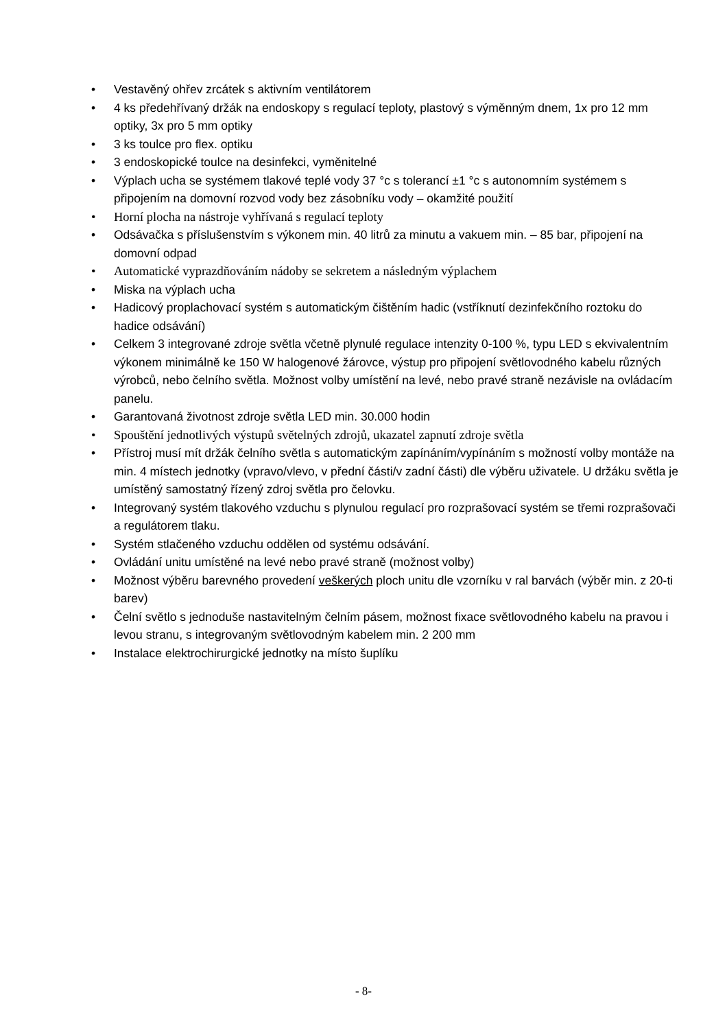• Vestavěný ohřev zrcátek s aktivním ventilátorem
• 4 ks předehřívaný držák na endoskopy s regulací teploty, plastový s výměnným dnem, 1x pro 12 mm optiky, 3x pro 5 mm optiky
• 3 ks toulce pro flex. optiku
• 3 endoskopické toulce na desinfekci, vyměnitelné
• Výplach ucha se systémem tlakové teplé vody 37 °c s tolerancí ±1 °c s autonomním systémem s připojením na domovní rozvod vody bez zásobníku vody – okamžité použití
• Horní plocha na nástroje vyhřívaná s regulací teploty
• Odsávačka s příslušenstvím s výkonem min. 40 litrů za minutu a vakuem min. – 85 bar, připojení na domovní odpad
• Automatické vyprazdňováním nádoby se sekretem a následným výplachem
• Miska na výplach ucha
• Hadicový proplachovací systém s automatickým čištěním hadic (vstříknutí dezinfekčního roztoku do hadice odsávání)
• Celkem 3 integrované zdroje světla včetně plynulé regulace intenzity 0-100 %, typu LED s ekvivalentním výkonem minimálně ke 150 W halogenové žárovce, výstup pro připojení světlovodného kabelu různých výrobců, nebo čelního světla. Možnost volby umístění na levé, nebo pravé straně nezávisle na ovládacím panelu.
• Garantovaná životnost zdroje světla LED min. 30.000 hodin
• Spouštění jednotlivých výstupů světelných zdrojů, ukazatel zapnutí zdroje světla
• Přístroj musí mít držák čelního světla s automatickým zapínáním/vypínáním s možností volby montáže na min. 4 místech jednotky (vpravo/vlevo, v přední části/v zadní části) dle výběru uživatele. U držáku světla je umístěný samostatný řízený zdroj světla pro čelovku.
• Integrovaný systém tlakového vzduchu s plynulou regulací pro rozprašovací systém se třemi rozprašovači a regulátorem tlaku.
• Systém stlačeného vzduchu oddělen od systému odsávání.
• Ovládání unitu umístěné na levé nebo pravé straně (možnost volby)
• Možnost výběru barevného provedení veškerých ploch unitu dle vzorníku v ral barvách (výběr min. z 20-ti barev)
• Čelní světlo s jednoduše nastavitelným čelním pásem, možnost fixace světlovodného kabelu na pravou i levou stranu, s integrovaným světlovodným kabelem min. 2 200 mm
• Instalace elektrochirurgické jednotky na místo šuplíku
- 8-